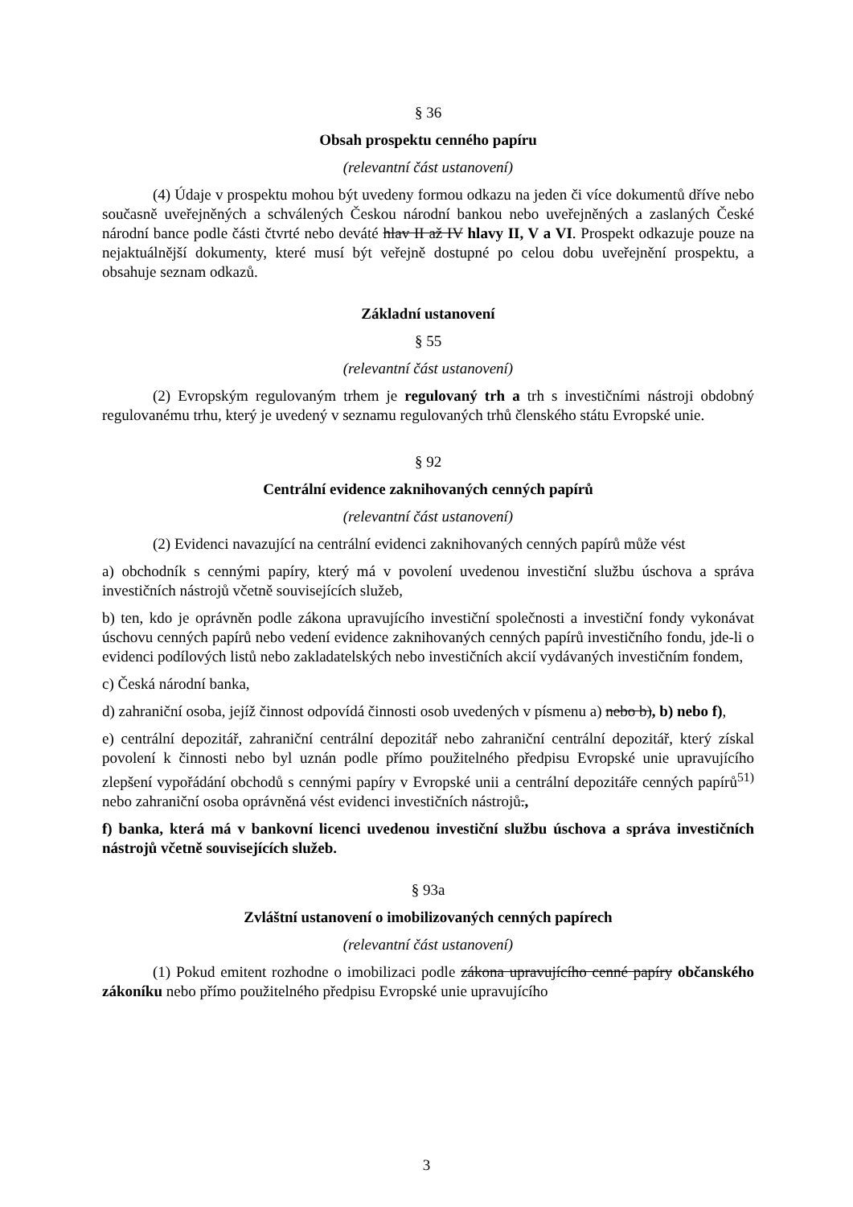§ 36
Obsah prospektu cenného papíru
(relevantní část ustanovení)
(4) Údaje v prospektu mohou být uvedeny formou odkazu na jeden či více dokumentů dříve nebo současně uveřejněných a schválených Českou národní bankou nebo uveřejněných a zaslaných České národní bance podle části čtvrté nebo deváté hlav II až IV hlavy II, V a VI. Prospekt odkazuje pouze na nejaktuálnější dokumenty, které musí být veřejně dostupné po celou dobu uveřejnění prospektu, a obsahuje seznam odkazů.
Základní ustanovení
§ 55
(relevantní část ustanovení)
(2) Evropským regulovaným trhem je regulovaný trh a trh s investičními nástroji obdobný regulovanému trhu, který je uvedený v seznamu regulovaných trhů členského státu Evropské unie.
§ 92
Centrální evidence zaknihovaných cenných papírů
(relevantní část ustanovení)
(2) Evidenci navazující na centrální evidenci zaknihovaných cenných papírů může vést
a) obchodník s cennými papíry, který má v povolení uvedenou investiční službu úschova a správa investičních nástrojů včetně souvisejících služeb,
b) ten, kdo je oprávněn podle zákona upravujícího investiční společnosti a investiční fondy vykonávat úschovu cenných papírů nebo vedení evidence zaknihovaných cenných papírů investičního fondu, jde-li o evidenci podílových listů nebo zakladatelských nebo investičních akcií vydávaných investičním fondem,
c) Česká národní banka,
d) zahraniční osoba, jejíž činnost odpovídá činnosti osob uvedených v písmenu a) nebo b), b) nebo f),
e) centrální depozitář, zahraniční centrální depozitář nebo zahraniční centrální depozitář, který získal povolení k činnosti nebo byl uznán podle přímo použitelného předpisu Evropské unie upravujícího zlepšení vypořádání obchodů s cennými papíry v Evropské unii a centrální depozitáře cenných papírů<sup>51)</sup> nebo zahraniční osoba oprávněná vést evidenci investičních nástrojů.,
f) banka, která má v bankovní licenci uvedenou investiční službu úschova a správa investičních nástrojů včetně souvisejících služeb.
§ 93a
Zvláštní ustanovení o imobilizovaných cenných papírech
(relevantní část ustanovení)
(1) Pokud emitent rozhodne o imobilizaci podle zákona upravujícího cenné papíry občanského zákoníku nebo přímo použitelného předpisu Evropské unie upravujícího
3